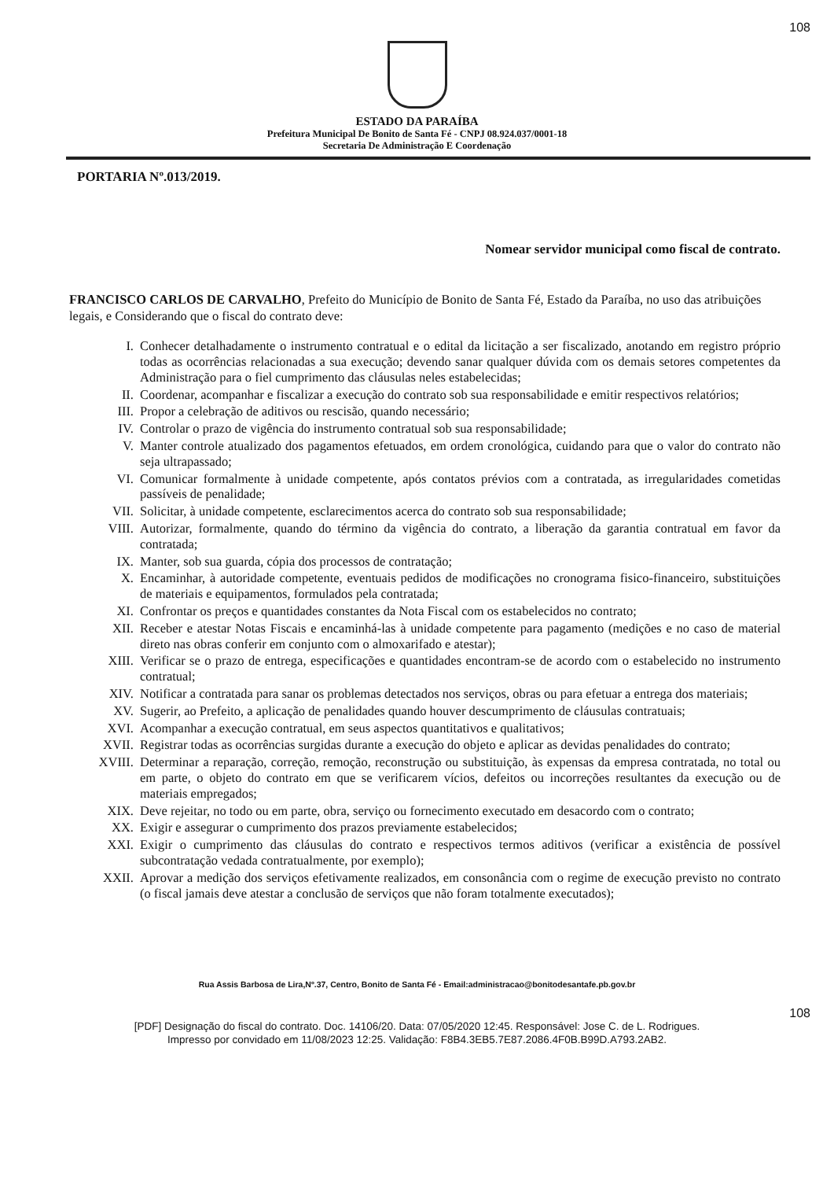108
ESTADO DA PARAÍBA
Prefeitura Municipal De Bonito de Santa Fé - CNPJ 08.924.037/0001-18
Secretaria De Administração E Coordenação
PORTARIA Nº.013/2019.
Nomear servidor municipal como fiscal de contrato.
FRANCISCO CARLOS DE CARVALHO, Prefeito do Município de Bonito de Santa Fé, Estado da Paraíba, no uso das atribuições legais, e Considerando que o fiscal do contrato deve:
I. Conhecer detalhadamente o instrumento contratual e o edital da licitação a ser fiscalizado, anotando em registro próprio todas as ocorrências relacionadas a sua execução; devendo sanar qualquer dúvida com os demais setores competentes da Administração para o fiel cumprimento das cláusulas neles estabelecidas;
II. Coordenar, acompanhar e fiscalizar a execução do contrato sob sua responsabilidade e emitir respectivos relatórios;
III. Propor a celebração de aditivos ou rescisão, quando necessário;
IV. Controlar o prazo de vigência do instrumento contratual sob sua responsabilidade;
V. Manter controle atualizado dos pagamentos efetuados, em ordem cronológica, cuidando para que o valor do contrato não seja ultrapassado;
VI. Comunicar formalmente à unidade competente, após contatos prévios com a contratada, as irregularidades cometidas passíveis de penalidade;
VII. Solicitar, à unidade competente, esclarecimentos acerca do contrato sob sua responsabilidade;
VIII. Autorizar, formalmente, quando do término da vigência do contrato, a liberação da garantia contratual em favor da contratada;
IX. Manter, sob sua guarda, cópia dos processos de contratação;
X. Encaminhar, à autoridade competente, eventuais pedidos de modificações no cronograma fisico-financeiro, substituições de materiais e equipamentos, formulados pela contratada;
XI. Confrontar os preços e quantidades constantes da Nota Fiscal com os estabelecidos no contrato;
XII. Receber e atestar Notas Fiscais e encaminhá-las à unidade competente para pagamento (medições e no caso de material direto nas obras conferir em conjunto com o almoxarifado e atestar);
XIII. Verificar se o prazo de entrega, especificações e quantidades encontram-se de acordo com o estabelecido no instrumento contratual;
XIV. Notificar a contratada para sanar os problemas detectados nos serviços, obras ou para efetuar a entrega dos materiais;
XV. Sugerir, ao Prefeito, a aplicação de penalidades quando houver descumprimento de cláusulas contratuais;
XVI. Acompanhar a execução contratual, em seus aspectos quantitativos e qualitativos;
XVII. Registrar todas as ocorrências surgidas durante a execução do objeto e aplicar as devidas penalidades do contrato;
XVIII. Determinar a reparação, correção, remoção, reconstrução ou substituição, às expensas da empresa contratada, no total ou em parte, o objeto do contrato em que se verificarem vícios, defeitos ou incorreções resultantes da execução ou de materiais empregados;
XIX. Deve rejeitar, no todo ou em parte, obra, serviço ou fornecimento executado em desacordo com o contrato;
XX. Exigir e assegurar o cumprimento dos prazos previamente estabelecidos;
XXI. Exigir o cumprimento das cláusulas do contrato e respectivos termos aditivos (verificar a existência de possível subcontratação vedada contratualmente, por exemplo);
XXII. Aprovar a medição dos serviços efetivamente realizados, em consonância com o regime de execução previsto no contrato (o fiscal jamais deve atestar a conclusão de serviços que não foram totalmente executados);
Rua Assis Barbosa de Lira,Nº.37, Centro, Bonito de Santa Fé - Email:administracao@bonitodesantafe.pb.gov.br
108
[PDF] Designação do fiscal do contrato. Doc. 14106/20. Data: 07/05/2020 12:45. Responsável: Jose C. de L. Rodrigues.
Impresso por convidado em 11/08/2023 12:25. Validação: F8B4.3EB5.7E87.2086.4F0B.B99D.A793.2AB2.